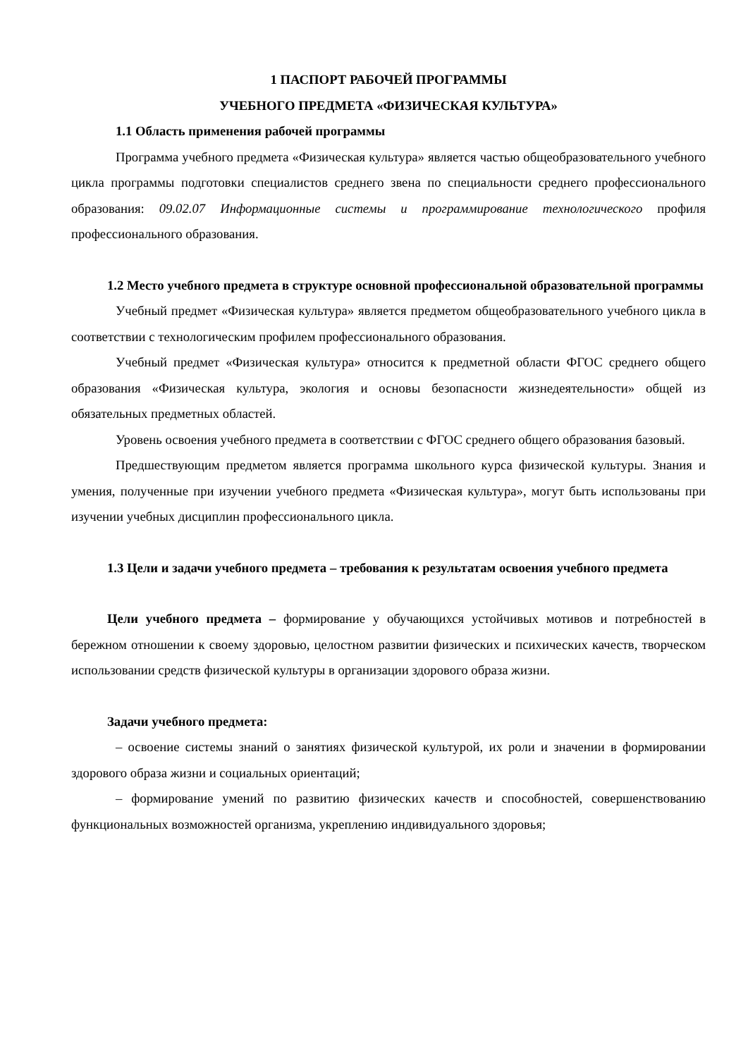1 ПАСПОРТ РАБОЧЕЙ ПРОГРАММЫ
УЧЕБНОГО ПРЕДМЕТА «ФИЗИЧЕСКАЯ КУЛЬТУРА»
1.1 Область применения рабочей программы
Программа учебного предмета «Физическая культура» является частью общеобразовательного учебного цикла программы подготовки специалистов среднего звена по специальности среднего профессионального образования: 09.02.07 Информационные системы и программирование технологического профиля профессионального образования.
1.2 Место учебного предмета в структуре основной профессиональной образовательной программы
Учебный предмет «Физическая культура» является предметом общеобразовательного учебного цикла в соответствии с технологическим профилем профессионального образования.
Учебный предмет «Физическая культура» относится к предметной области ФГОС среднего общего образования «Физическая культура, экология и основы безопасности жизнедеятельности» общей из обязательных предметных областей.
Уровень освоения учебного предмета в соответствии с ФГОС среднего общего образования базовый.
Предшествующим предметом является программа школьного курса физической культуры. Знания и умения, полученные при изучении учебного предмета «Физическая культура», могут быть использованы при изучении учебных дисциплин профессионального цикла.
1.3 Цели и задачи учебного предмета – требования к результатам освоения учебного предмета
Цели учебного предмета – формирование у обучающихся устойчивых мотивов и потребностей в бережном отношении к своему здоровью, целостном развитии физических и психических качеств, творческом использовании средств физической культуры в организации здорового образа жизни.
Задачи учебного предмета:
– освоение системы знаний о занятиях физической культурой, их роли и значении в формировании здорового образа жизни и социальных ориентаций;
– формирование умений по развитию физических качеств и способностей, совершенствованию функциональных возможностей организма, укреплению индивидуального здоровья;